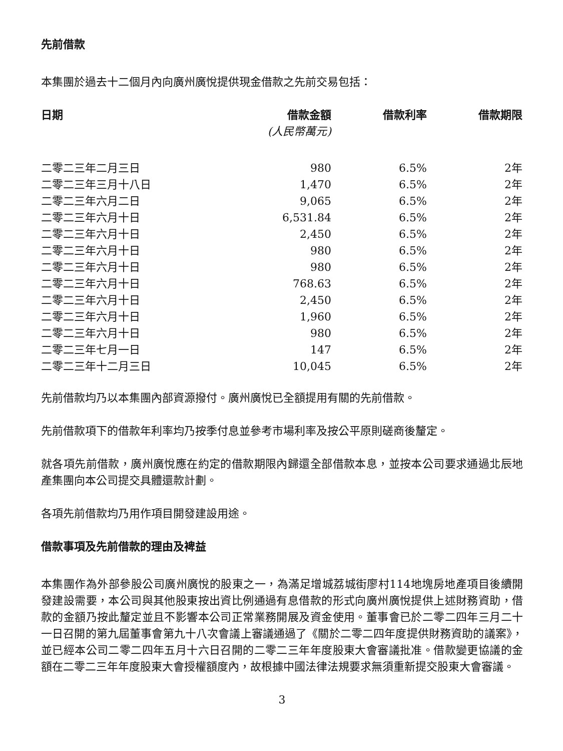先前借款
本集團於過去十二個月內向廣州廣悅提供現金借款之先前交易包括：
| 日期 | 借款金額 (人民幣萬元) | 借款利率 | 借款期限 |
| --- | --- | --- | --- |
| 二零二三年二月三日 | 980 | 6.5% | 2年 |
| 二零二三年三月十八日 | 1,470 | 6.5% | 2年 |
| 二零二三年六月二日 | 9,065 | 6.5% | 2年 |
| 二零二三年六月十日 | 6,531.84 | 6.5% | 2年 |
| 二零二三年六月十日 | 2,450 | 6.5% | 2年 |
| 二零二三年六月十日 | 980 | 6.5% | 2年 |
| 二零二三年六月十日 | 980 | 6.5% | 2年 |
| 二零二三年六月十日 | 768.63 | 6.5% | 2年 |
| 二零二三年六月十日 | 2,450 | 6.5% | 2年 |
| 二零二三年六月十日 | 1,960 | 6.5% | 2年 |
| 二零二三年六月十日 | 980 | 6.5% | 2年 |
| 二零二三年七月一日 | 147 | 6.5% | 2年 |
| 二零二三年十二月三日 | 10,045 | 6.5% | 2年 |
先前借款均乃以本集團內部資源撥付。廣州廣悅已全額提用有關的先前借款。
先前借款項下的借款年利率均乃按季付息並參考市場利率及按公平原則磋商後釐定。
就各項先前借款，廣州廣悅應在約定的借款期限內歸還全部借款本息，並按本公司要求通過北辰地產集團向本公司提交具體還款計劃。
各項先前借款均乃用作項目開發建設用途。
借款事項及先前借款的理由及裨益
本集團作為外部參股公司廣州廣悅的股東之一，為滿足增城荔城街廖村114地塊房地產項目後續開發建設需要，本公司與其他股東按出資比例通過有息借款的形式向廣州廣悅提供上述財務資助，借款的金額乃按此釐定並且不影響本公司正常業務開展及資金使用。董事會已於二零二四年三月二十一日召開的第九屆董事會第九十八次會議上審議通過了《關於二零二四年度提供財務資助的議案》，並已經本公司二零二四年五月十六日召開的二零二三年年度股東大會審議批准。借款變更協議的金額在二零二三年年度股東大會授權額度內，故根據中國法律法規要求無須重新提交股東大會審議。
3